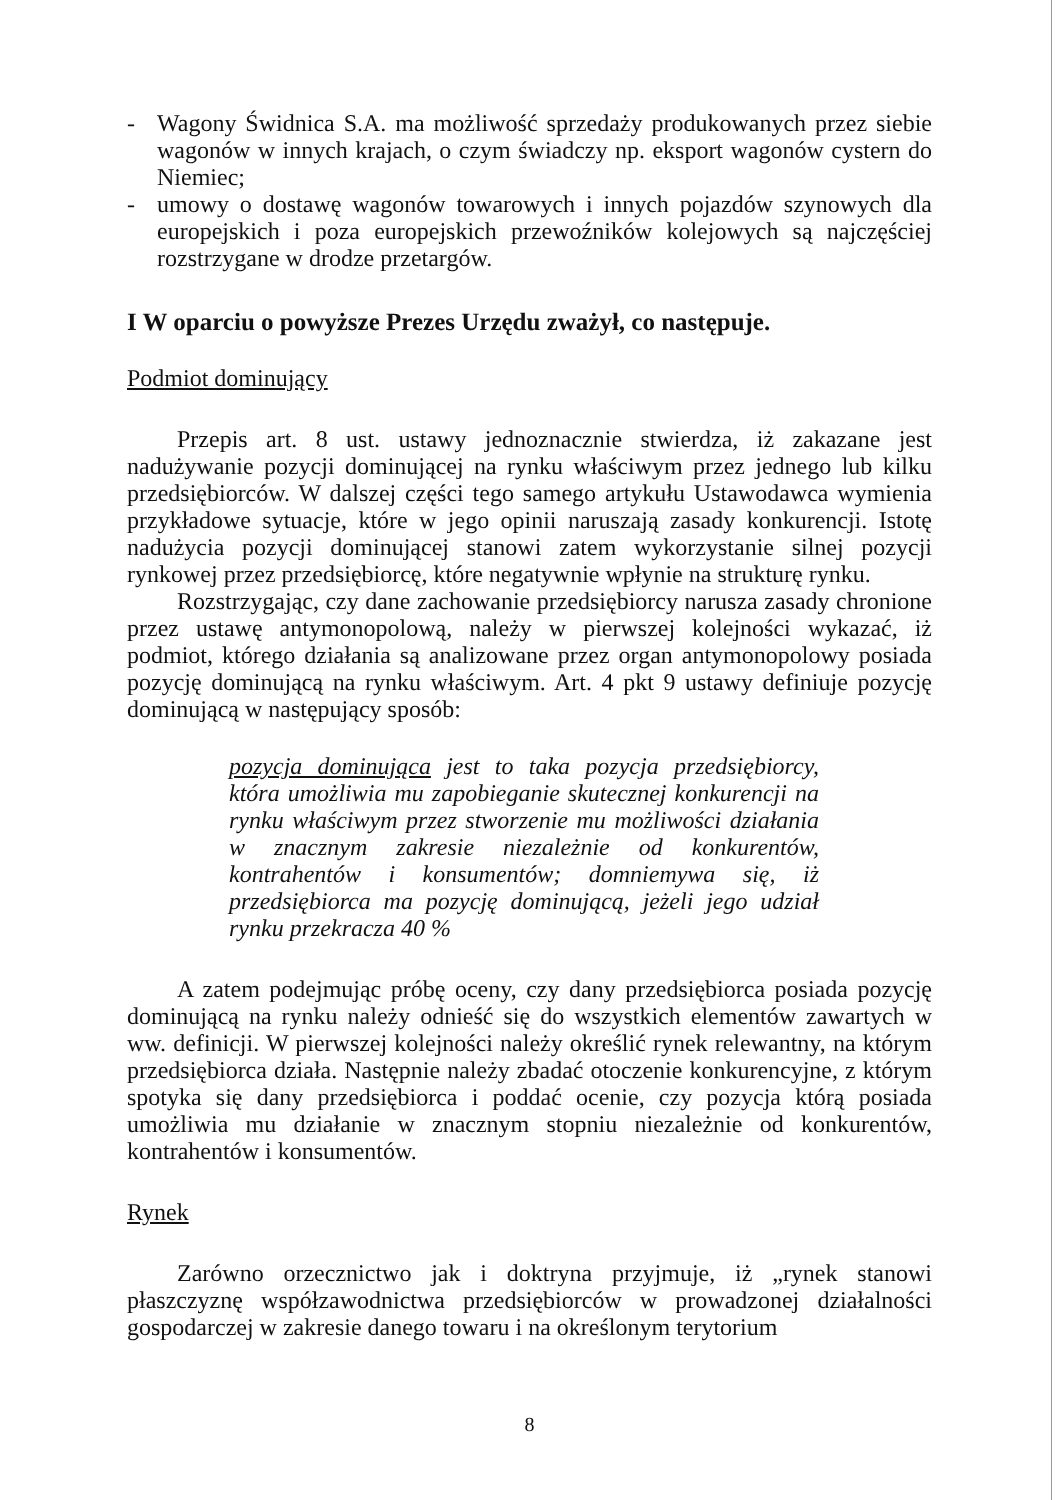- Wagony Świdnica S.A. ma możliwość sprzedaży produkowanych przez siebie wagonów w innych krajach, o czym świadczy np. eksport wagonów cystern do Niemiec;
- umowy o dostawę wagonów towarowych i innych pojazdów szynowych dla europejskich i poza europejskich przewoźników kolejowych są najczęściej rozstrzygane w drodze przetargów.
I W oparciu o powyższe Prezes Urzędu zważył, co następuje.
Podmiot dominujący
Przepis art. 8 ust. ustawy jednoznacznie stwierdza, iż zakazane jest nadużywanie pozycji dominującej na rynku właściwym przez jednego lub kilku przedsiębiorców. W dalszej części tego samego artykułu Ustawodawca wymienia przykładowe sytuacje, które w jego opinii naruszają zasady konkurencji. Istotę nadużycia pozycji dominującej stanowi zatem wykorzystanie silnej pozycji rynkowej przez przedsiębiorcę, które negatywnie wpłynie na strukturę rynku.
Rozstrzygając, czy dane zachowanie przedsiębiorcy narusza zasady chronione przez ustawę antymonopolową, należy w pierwszej kolejności wykazać, iż podmiot, którego działania są analizowane przez organ antymonopolowy posiada pozycję dominującą na rynku właściwym. Art. 4 pkt 9 ustawy definiuje pozycję dominującą w następujący sposób:
pozycja dominująca jest to taka pozycja przedsiębiorcy, która umożliwia mu zapobieganie skutecznej konkurencji na rynku właściwym przez stworzenie mu możliwości działania w znacznym zakresie niezależnie od konkurentów, kontrahentów i konsumentów; domniemywa się, iż przedsiębiorca ma pozycję dominującą, jeżeli jego udział rynku przekracza 40 %
A zatem podejmując próbę oceny, czy dany przedsiębiorca posiada pozycję dominującą na rynku należy odnieść się do wszystkich elementów zawartych w ww. definicji. W pierwszej kolejności należy określić rynek relewantny, na którym przedsiębiorca działa. Następnie należy zbadać otoczenie konkurencyjne, z którym spotyka się dany przedsiębiorca i poddać ocenie, czy pozycja którą posiada umożliwia mu działanie w znacznym stopniu niezależnie od konkurentów, kontrahentów i konsumentów.
Rynek
Zarówno orzecznictwo jak i doktryna przyjmuje, iż „rynek stanowi płaszczyznę współzawodnictwa przedsiębiorców w prowadzonej działalności gospodarczej w zakresie danego towaru i na określonym terytorium
8